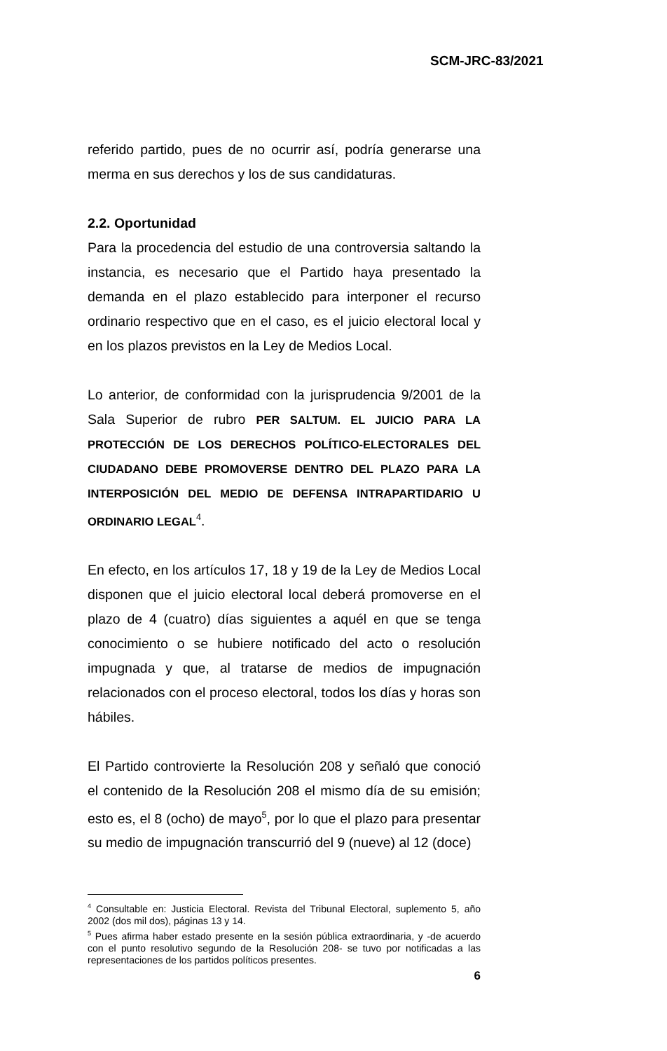SCM-JRC-83/2021
referido partido, pues de no ocurrir así, podría generarse una merma en sus derechos y los de sus candidaturas.
2.2. Oportunidad
Para la procedencia del estudio de una controversia saltando la instancia, es necesario que el Partido haya presentado la demanda en el plazo establecido para interponer el recurso ordinario respectivo que en el caso, es el juicio electoral local y en los plazos previstos en la Ley de Medios Local.
Lo anterior, de conformidad con la jurisprudencia 9/2001 de la Sala Superior de rubro PER SALTUM. EL JUICIO PARA LA PROTECCIÓN DE LOS DERECHOS POLÍTICO-ELECTORALES DEL CIUDADANO DEBE PROMOVERSE DENTRO DEL PLAZO PARA LA INTERPOSICIÓN DEL MEDIO DE DEFENSA INTRAPARTIDARIO U ORDINARIO LEGAL<sup>4</sup>.
En efecto, en los artículos 17, 18 y 19 de la Ley de Medios Local disponen que el juicio electoral local deberá promoverse en el plazo de 4 (cuatro) días siguientes a aquél en que se tenga conocimiento o se hubiere notificado del acto o resolución impugnada y que, al tratarse de medios de impugnación relacionados con el proceso electoral, todos los días y horas son hábiles.
El Partido controvierte la Resolución 208 y señaló que conoció el contenido de la Resolución 208 el mismo día de su emisión; esto es, el 8 (ocho) de mayo<sup>5</sup>, por lo que el plazo para presentar su medio de impugnación transcurrió del 9 (nueve) al 12 (doce)
<sup>4</sup> Consultable en: Justicia Electoral. Revista del Tribunal Electoral, suplemento 5, año 2002 (dos mil dos), páginas 13 y 14.
<sup>5</sup> Pues afirma haber estado presente en la sesión pública extraordinaria, y -de acuerdo con el punto resolutivo segundo de la Resolución 208- se tuvo por notificadas a las representaciones de los partidos políticos presentes.
6